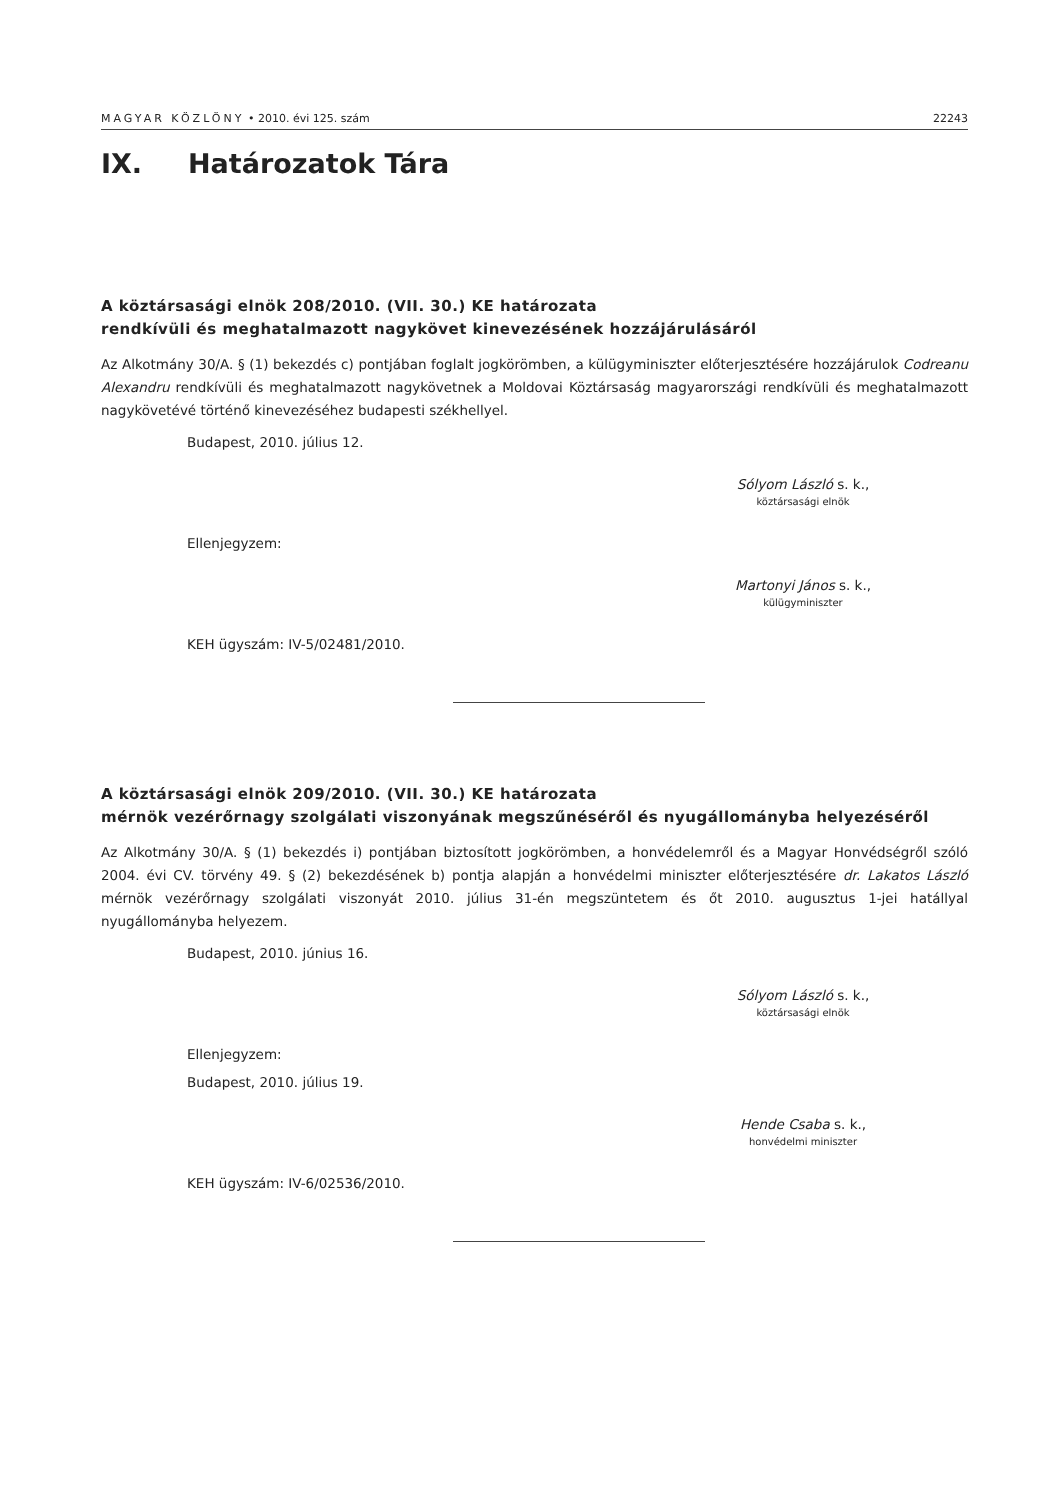MAGYAR KÖZLÖNY • 2010. évi 125. szám
22243
IX. Határozatok Tára
A köztársasági elnök 208/2010. (VII. 30.) KE határozata
rendkívüli és meghatalmazott nagykövet kinevezésének hozzájárulásáról
Az Alkotmány 30/A. § (1) bekezdés c) pontjában foglalt jogkörömben, a külügyminiszter előterjesztésére hozzájárulok Codreanu Alexandru rendkívüli és meghatalmazott nagykövetnek a Moldovai Köztársaság magyarországi rendkívüli és meghatalmazott nagykövetévé történő kinevezéséhez budapesti székhellyel.
Budapest, 2010. július 12.
Sólyom László s. k.,
köztársasági elnök
Ellenjegyzem:
Martonyi János s. k.,
külügyminiszter
KEH ügyszám: IV-5/02481/2010.
A köztársasági elnök 209/2010. (VII. 30.) KE határozata
mérnök vezérőrnagy szolgálati viszonyának megszűnéséről és nyugállományba helyezéséről
Az Alkotmány 30/A. § (1) bekezdés i) pontjában biztosított jogkörömben, a honvédelemről és a Magyar Honvédségről szóló 2004. évi CV. törvény 49. § (2) bekezdésének b) pontja alapján a honvédelmi miniszter előterjesztésére dr. Lakatos László mérnök vezérőrnagy szolgálati viszonyát 2010. július 31-én megszüntetem és őt 2010. augusztus 1-jei hatállyal nyugállományba helyezem.
Budapest, 2010. június 16.
Sólyom László s. k.,
köztársasági elnök
Ellenjegyzem:
Budapest, 2010. július 19.
Hende Csaba s. k.,
honvédelmi miniszter
KEH ügyszám: IV-6/02536/2010.